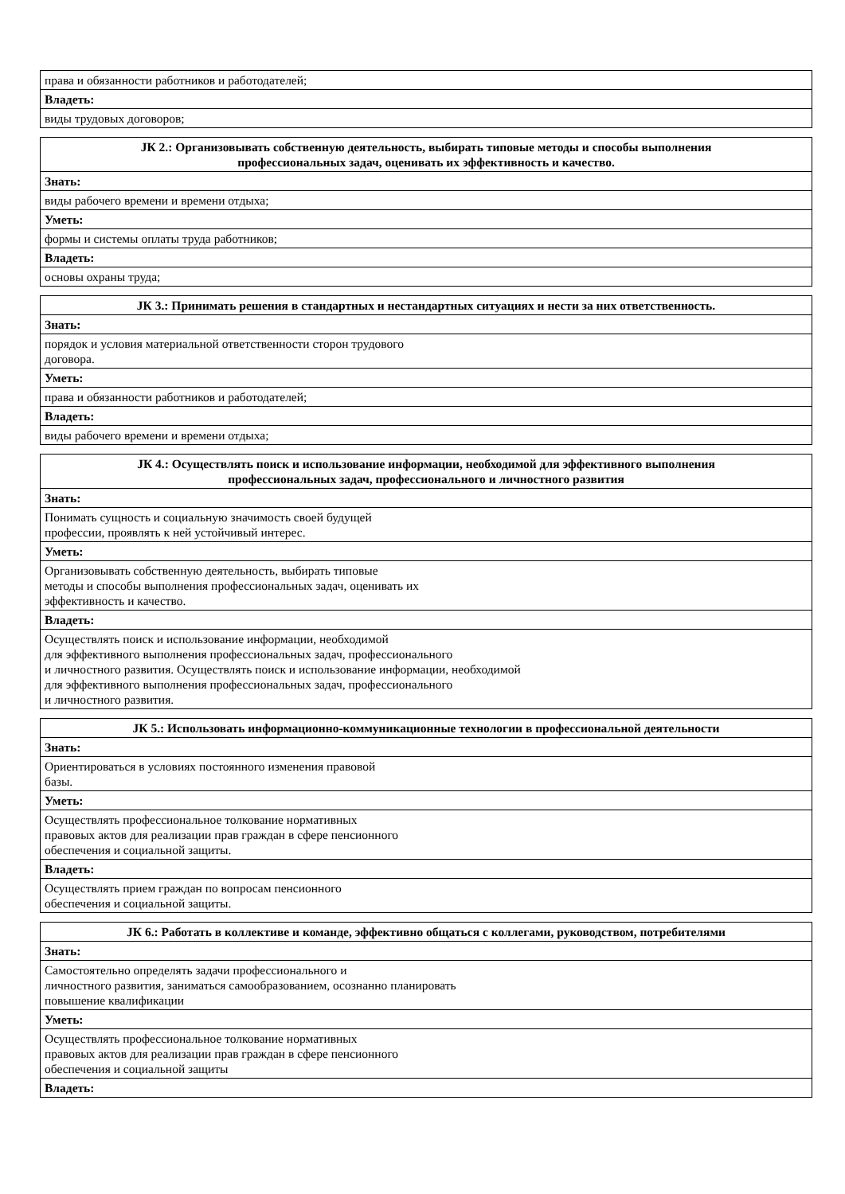| права и обязанности работников и работодателей; |
| Владеть: |
| виды трудовых договоров; |
| ЈК 2.: Организовывать собственную деятельность, выбирать типовые методы и способы выполнения профессиональных задач, оценивать их эффективность и качество. |
| --- |
| Знать: |
| виды рабочего времени и времени отдыха; |
| Уметь: |
| формы и системы оплаты труда работников; |
| Владеть: |
| основы охраны труда; |
| ЈК 3.: Принимать решения в стандартных и нестандартных ситуациях и нести за них ответственность. |
| --- |
| Знать: |
| порядок и условия материальной ответственности сторон трудового договора. |
| Уметь: |
| права и обязанности работников и работодателей; |
| Владеть: |
| виды рабочего времени и времени отдыха; |
| ЈК 4.: Осуществлять поиск и использование информации, необходимой для эффективного выполнения профессиональных задач, профессионального и личностного развития |
| --- |
| Знать: |
| Понимать сущность и социальную значимость своей будущей профессии, проявлять к ней устойчивый интерес. |
| Уметь: |
| Организовывать собственную деятельность, выбирать типовые методы и способы выполнения профессиональных задач, оценивать их эффективность и качество. |
| Владеть: |
| Осуществлять поиск и использование информации, необходимой для эффективного выполнения профессиональных задач, профессионального и личностного развития. Осуществлять поиск и использование информации, необходимой для эффективного выполнения профессиональных задач, профессионального и личностного развития. |
| ЈК 5.: Использовать информационно-коммуникационные технологии в профессиональной деятельности |
| --- |
| Знать: |
| Ориентироваться в условиях постоянного изменения правовой базы. |
| Уметь: |
| Осуществлять профессиональное толкование нормативных правовых актов для реализации прав граждан в сфере пенсионного обеспечения и социальной защиты. |
| Владеть: |
| Осуществлять прием граждан по вопросам пенсионного обеспечения и социальной защиты. |
| ЈК 6.: Работать в коллективе и команде, эффективно общаться с коллегами, руководством, потребителями |
| --- |
| Знать: |
| Самостоятельно определять задачи профессионального и личностного развития, заниматься самообразованием, осознанно планировать повышение квалификации |
| Уметь: |
| Осуществлять профессиональное толкование нормативных правовых актов для реализации прав граждан в сфере пенсионного обеспечения и социальной защиты |
| Владеть: |